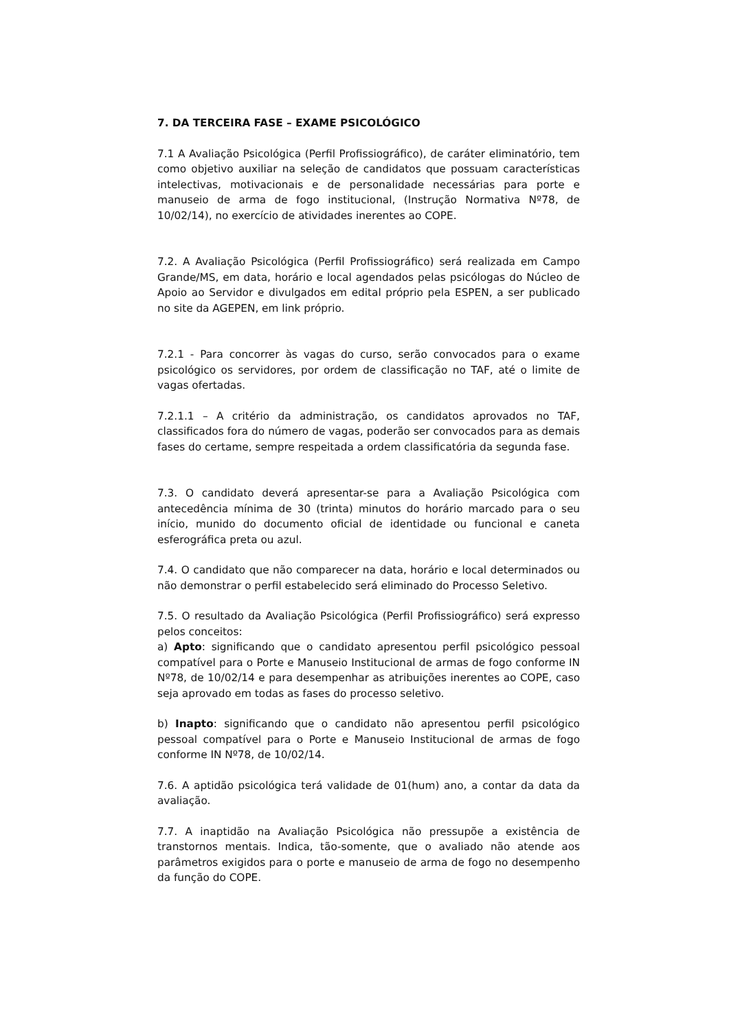7. DA TERCEIRA FASE – EXAME PSICOLÓGICO
7.1 A Avaliação Psicológica (Perfil Profissiográfico), de caráter eliminatório, tem como objetivo auxiliar na seleção de candidatos que possuam características intelectivas, motivacionais e de personalidade necessárias para porte e manuseio de arma de fogo institucional, (Instrução Normativa Nº78, de 10/02/14), no exercício de atividades inerentes ao COPE.
7.2. A Avaliação Psicológica (Perfil Profissiográfico) será realizada em Campo Grande/MS, em data, horário e local agendados pelas psicólogas do Núcleo de Apoio ao Servidor e divulgados em edital próprio pela ESPEN, a ser publicado no site da AGEPEN, em link próprio.
7.2.1 - Para concorrer às vagas do curso, serão convocados para o exame psicológico os servidores, por ordem de classificação no TAF, até o limite de vagas ofertadas.
7.2.1.1 – A critério da administração, os candidatos aprovados no TAF, classificados fora do número de vagas, poderão ser convocados para as demais fases do certame, sempre respeitada a ordem classificatória da segunda fase.
7.3. O candidato deverá apresentar-se para a Avaliação Psicológica com antecedência mínima de 30 (trinta) minutos do horário marcado para o seu início, munido do documento oficial de identidade ou funcional e caneta esferográfica preta ou azul.
7.4. O candidato que não comparecer na data, horário e local determinados ou não demonstrar o perfil estabelecido será eliminado do Processo Seletivo.
7.5. O resultado da Avaliação Psicológica (Perfil Profissiográfico) será expresso pelos conceitos:
a) Apto: significando que o candidato apresentou perfil psicológico pessoal compatível para o Porte e Manuseio Institucional de armas de fogo conforme IN Nº78, de 10/02/14 e para desempenhar as atribuições inerentes ao COPE, caso seja aprovado em todas as fases do processo seletivo.
b) Inapto: significando que o candidato não apresentou perfil psicológico pessoal compatível para o Porte e Manuseio Institucional de armas de fogo conforme IN Nº78, de 10/02/14.
7.6. A aptidão psicológica terá validade de 01(hum) ano, a contar da data da avaliação.
7.7. A inaptidão na Avaliação Psicológica não pressupõe a existência de transtornos mentais. Indica, tão-somente, que o avaliado não atende aos parâmetros exigidos para o porte e manuseio de arma de fogo no desempenho da função do COPE.